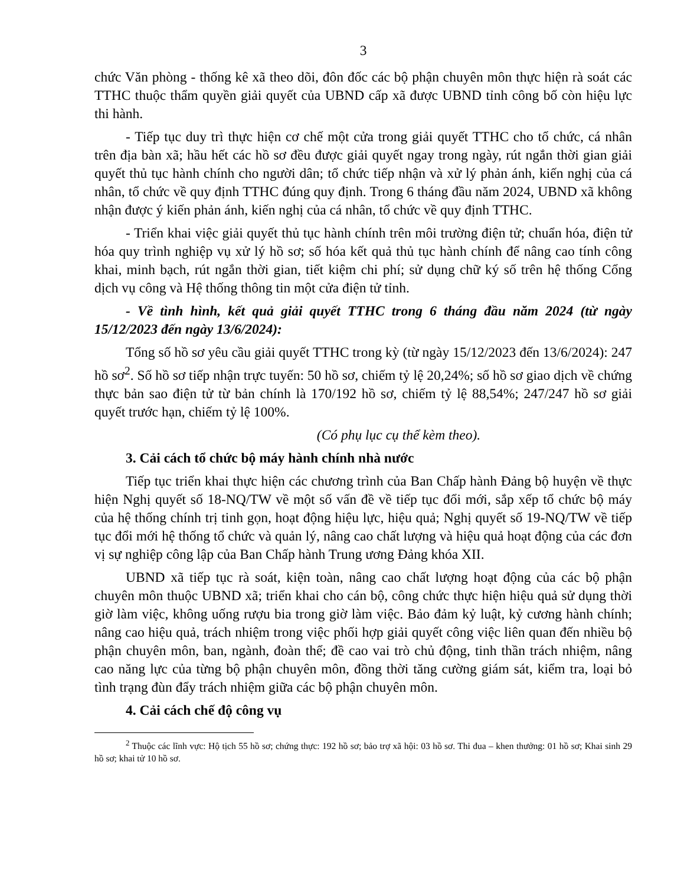3
chức Văn phòng - thống kê xã theo dõi, đôn đốc các bộ phận chuyên môn thực hiện rà soát các TTHC thuộc thẩm quyền giải quyết của UBND cấp xã được UBND tỉnh công bố còn hiệu lực thi hành.
- Tiếp tục duy trì thực hiện cơ chế một cửa trong giải quyết TTHC cho tổ chức, cá nhân trên địa bàn xã; hầu hết các hồ sơ đều được giải quyết ngay trong ngày, rút ngắn thời gian giải quyết thủ tục hành chính cho người dân; tổ chức tiếp nhận và xử lý phản ánh, kiến nghị của cá nhân, tổ chức về quy định TTHC đúng quy định. Trong 6 tháng đầu năm 2024, UBND xã không nhận được ý kiến phản ánh, kiến nghị của cá nhân, tổ chức về quy định TTHC.
- Triển khai việc giải quyết thủ tục hành chính trên môi trường điện tử; chuẩn hóa, điện tử hóa quy trình nghiệp vụ xử lý hồ sơ; số hóa kết quả thủ tục hành chính để nâng cao tính công khai, minh bạch, rút ngắn thời gian, tiết kiệm chi phí; sử dụng chữ ký số trên hệ thống Cổng dịch vụ công và Hệ thống thông tin một cửa điện tử tỉnh.
- Về tình hình, kết quả giải quyết TTHC trong 6 tháng đầu năm 2024 (từ ngày 15/12/2023 đến ngày 13/6/2024):
Tổng số hồ sơ yêu cầu giải quyết TTHC trong kỳ (từ ngày 15/12/2023 đến 13/6/2024): 247 hồ sơ<sup>2</sup>. Số hồ sơ tiếp nhận trực tuyến: 50 hồ sơ, chiếm tỷ lệ 20,24%; số hồ sơ giao dịch về chứng thực bản sao điện tử từ bản chính là 170/192 hồ sơ, chiếm tỷ lệ 88,54%; 247/247 hồ sơ giải quyết trước hạn, chiếm tỷ lệ 100%.
(Có phụ lục cụ thể kèm theo).
3. Cải cách tổ chức bộ máy hành chính nhà nước
Tiếp tục triển khai thực hiện các chương trình của Ban Chấp hành Đảng bộ huyện về thực hiện Nghị quyết số 18-NQ/TW về một số vấn đề về tiếp tục đổi mới, sắp xếp tổ chức bộ máy của hệ thống chính trị tinh gọn, hoạt động hiệu lực, hiệu quả; Nghị quyết số 19-NQ/TW về tiếp tục đổi mới hệ thống tổ chức và quản lý, nâng cao chất lượng và hiệu quả hoạt động của các đơn vị sự nghiệp công lập của Ban Chấp hành Trung ương Đảng khóa XII.
UBND xã tiếp tục rà soát, kiện toàn, nâng cao chất lượng hoạt động của các bộ phận chuyên môn thuộc UBND xã; triển khai cho cán bộ, công chức thực hiện hiệu quả sử dụng thời giờ làm việc, không uống rượu bia trong giờ làm việc. Bảo đảm kỷ luật, kỷ cương hành chính; nâng cao hiệu quả, trách nhiệm trong việc phối hợp giải quyết công việc liên quan đến nhiều bộ phận chuyên môn, ban, ngành, đoàn thể; đề cao vai trò chủ động, tinh thần trách nhiệm, nâng cao năng lực của từng bộ phận chuyên môn, đồng thời tăng cường giám sát, kiểm tra, loại bỏ tình trạng đùn đẩy trách nhiệm giữa các bộ phận chuyên môn.
4. Cải cách chế độ công vụ
<sup>2</sup> Thuộc các lĩnh vực: Hộ tịch 55 hồ sơ; chứng thực: 192 hồ sơ; bảo trợ xã hội: 03 hồ sơ. Thi đua – khen thưởng: 01 hồ sơ; Khai sinh 29 hồ sơ; khai tử 10 hồ sơ.